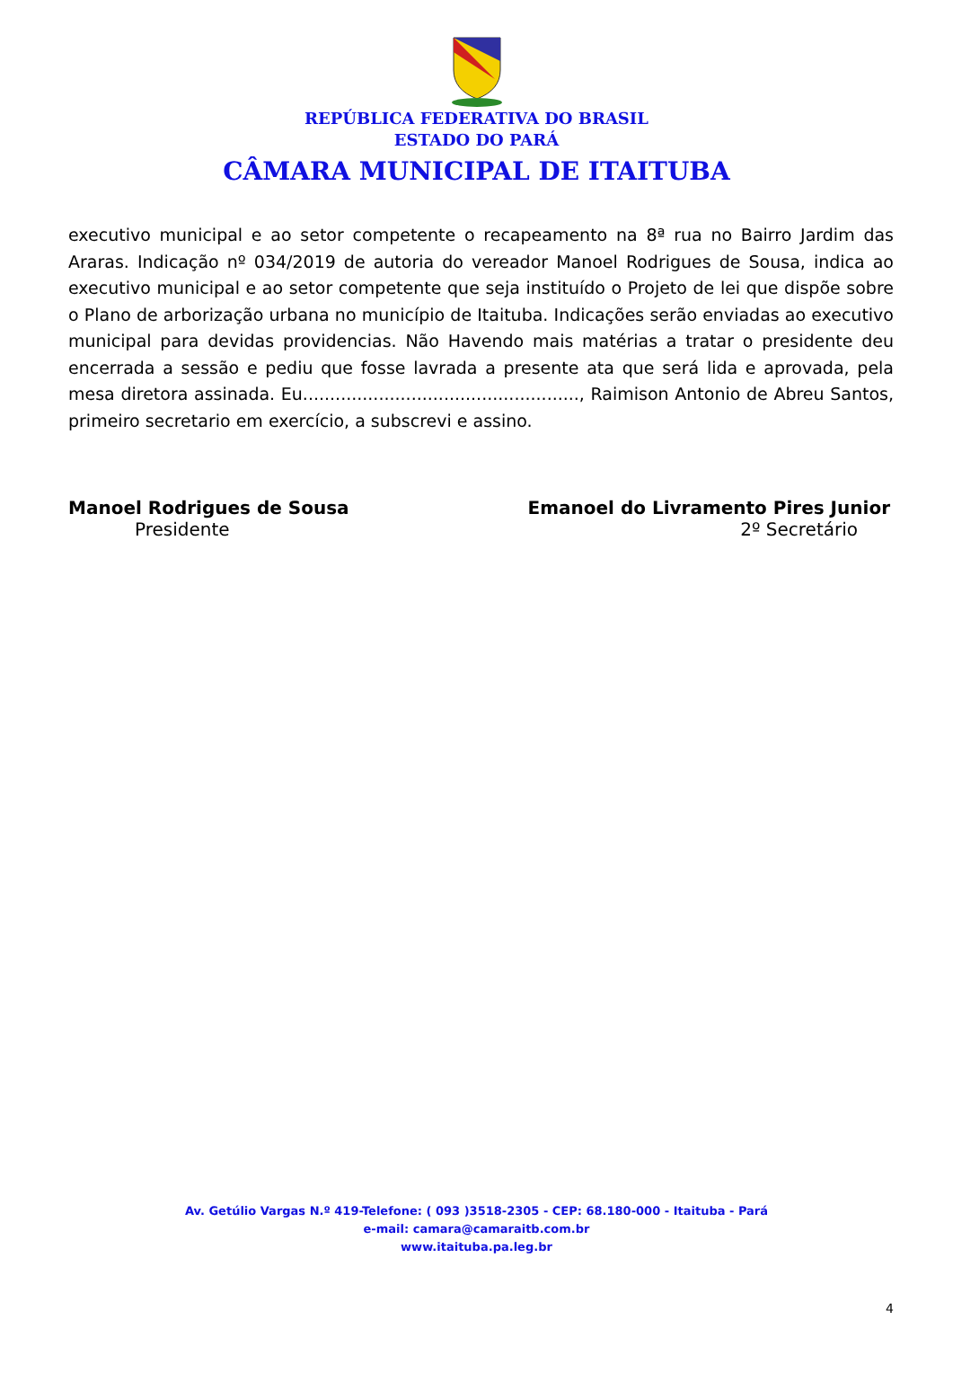REPÚBLICA FEDERATIVA DO BRASIL
ESTADO DO PARÁ
CÂMARA MUNICIPAL DE ITAITUBA
executivo municipal e ao setor competente o recapeamento na 8ª rua no Bairro Jardim das Araras. Indicação nº 034/2019 de autoria do vereador Manoel Rodrigues de Sousa, indica ao executivo municipal e ao setor competente que seja instituído o Projeto de lei que dispõe sobre o Plano de arborização urbana no município de Itaituba. Indicações serão enviadas ao executivo municipal para devidas providencias. Não Havendo mais matérias a tratar o presidente deu encerrada a sessão e pediu que fosse lavrada a presente ata que será lida e aprovada, pela mesa diretora assinada. Eu..................................................., Raimison Antonio de Abreu Santos, primeiro secretario em exercício, a subscrevi e assino.
Manoel Rodrigues de Sousa
Presidente
Emanoel do Livramento Pires Junior
2º Secretário
Av. Getúlio Vargas N.º 419-Telefone: ( 093 )3518-2305 - CEP: 68.180-000 - Itaituba - Pará
e-mail: camara@camaraitb.com.br
www.itaituba.pa.leg.br
4